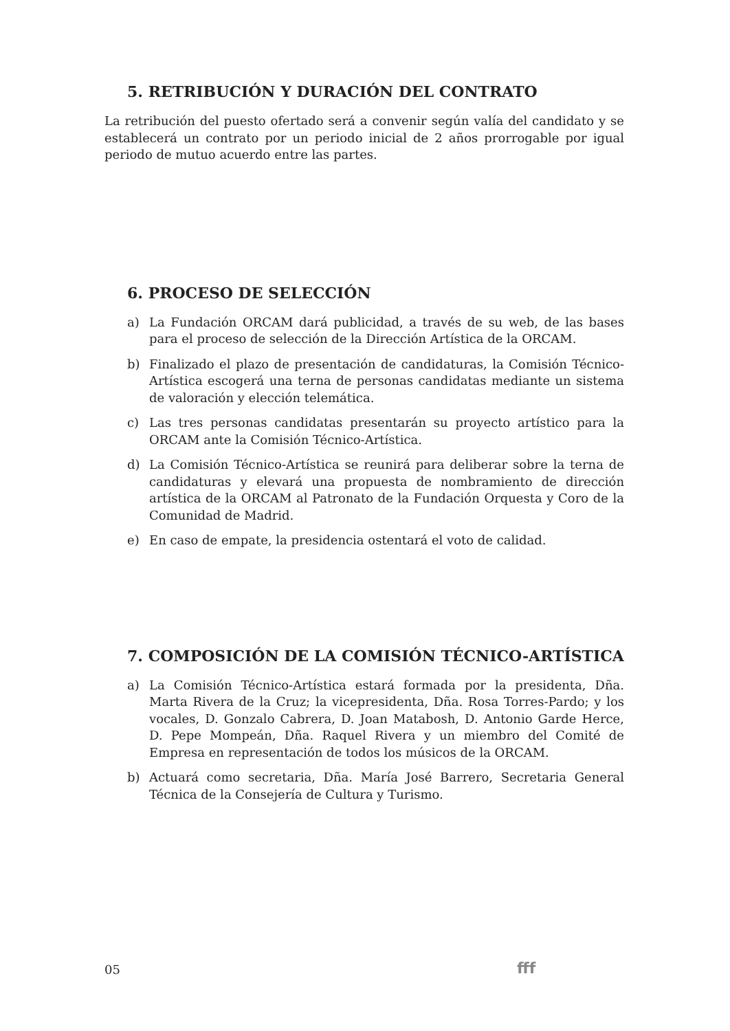5. RETRIBUCIÓN Y DURACIÓN DEL CONTRATO
La retribución del puesto ofertado será a convenir según valía del candidato y se establecerá un contrato por un periodo inicial de 2 años prorrogable por igual periodo de mutuo acuerdo entre las partes.
6. PROCESO DE SELECCIÓN
a) La Fundación ORCAM dará publicidad, a través de su web, de las bases para el proceso de selección de la Dirección Artística de la ORCAM.
b) Finalizado el plazo de presentación de candidaturas, la Comisión Técnico-Artística escogerá una terna de personas candidatas mediante un sistema de valoración y elección telemática.
c) Las tres personas candidatas presentarán su proyecto artístico para la ORCAM ante la Comisión Técnico-Artística.
d) La Comisión Técnico-Artística se reunirá para deliberar sobre la terna de candidaturas y elevará una propuesta de nombramiento de dirección artística de la ORCAM al Patronato de la Fundación Orquesta y Coro de la Comunidad de Madrid.
e) En caso de empate, la presidencia ostentará el voto de calidad.
7. COMPOSICIÓN DE LA COMISIÓN TÉCNICO-ARTÍSTICA
a) La Comisión Técnico-Artística estará formada por la presidenta, Dña. Marta Rivera de la Cruz; la vicepresidenta, Dña. Rosa Torres-Pardo; y los vocales, D. Gonzalo Cabrera, D. Joan Matabosh, D. Antonio Garde Herce, D. Pepe Mompeán, Dña. Raquel Rivera y un miembro del Comité de Empresa en representación de todos los músicos de la ORCAM.
b) Actuará como secretaria, Dña. María José Barrero, Secretaria General Técnica de la Consejería de Cultura y Turismo.
05 fff